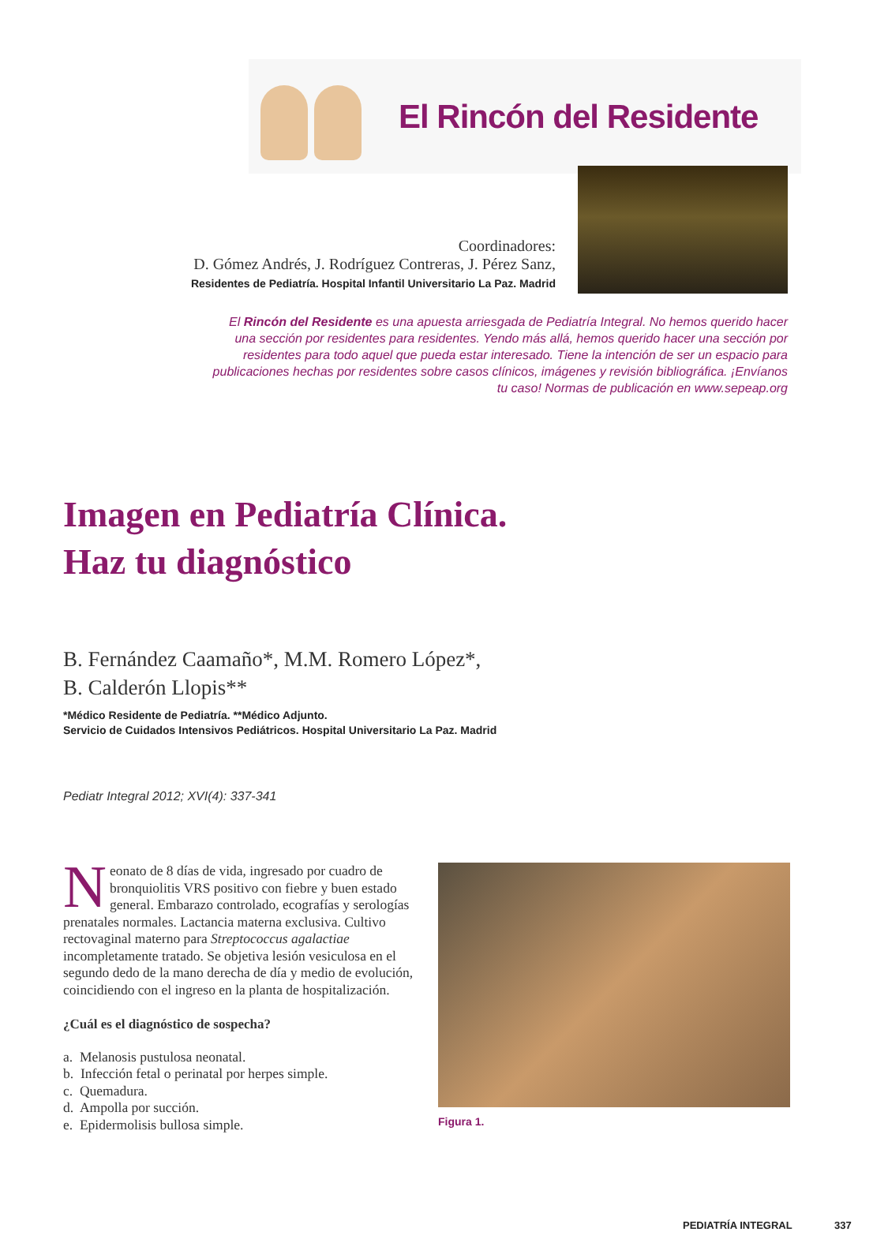El Rincón del Residente
Coordinadores:
D. Gómez Andrés, J. Rodríguez Contreras, J. Pérez Sanz,
Residentes de Pediatría. Hospital Infantil Universitario La Paz. Madrid
El Rincón del Residente es una apuesta arriesgada de Pediatría Integral. No hemos querido hacer una sección por residentes para residentes. Yendo más allá, hemos querido hacer una sección por residentes para todo aquel que pueda estar interesado. Tiene la intención de ser un espacio para publicaciones hechas por residentes sobre casos clínicos, imágenes y revisión bibliográfica. ¡Envíanos tu caso! Normas de publicación en www.sepeap.org
Imagen en Pediatría Clínica.
Haz tu diagnóstico
B. Fernández Caamaño*, M.M. Romero López*,
B. Calderón Llopis**
*Médico Residente de Pediatría. **Médico Adjunto.
Servicio de Cuidados Intensivos Pediátricos. Hospital Universitario La Paz. Madrid
Pediatr Integral 2012; XVI(4): 337-341
Neonato de 8 días de vida, ingresado por cuadro de bronquiolitis VRS positivo con fiebre y buen estado general. Embarazo controlado, ecografías y serologías prenatales normales. Lactancia materna exclusiva. Cultivo rectovaginal materno para Streptococcus agalactiae incompletamente tratado. Se objetiva lesión vesiculosa en el segundo dedo de la mano derecha de día y medio de evolución, coincidiendo con el ingreso en la planta de hospitalización.
¿Cuál es el diagnóstico de sospecha?
a. Melanosis pustulosa neonatal.
b. Infección fetal o perinatal por herpes simple.
c. Quemadura.
d. Ampolla por succión.
e. Epidermolisis bullosa simple.
Figura 1.
PEDIATRÍA INTEGRAL 337